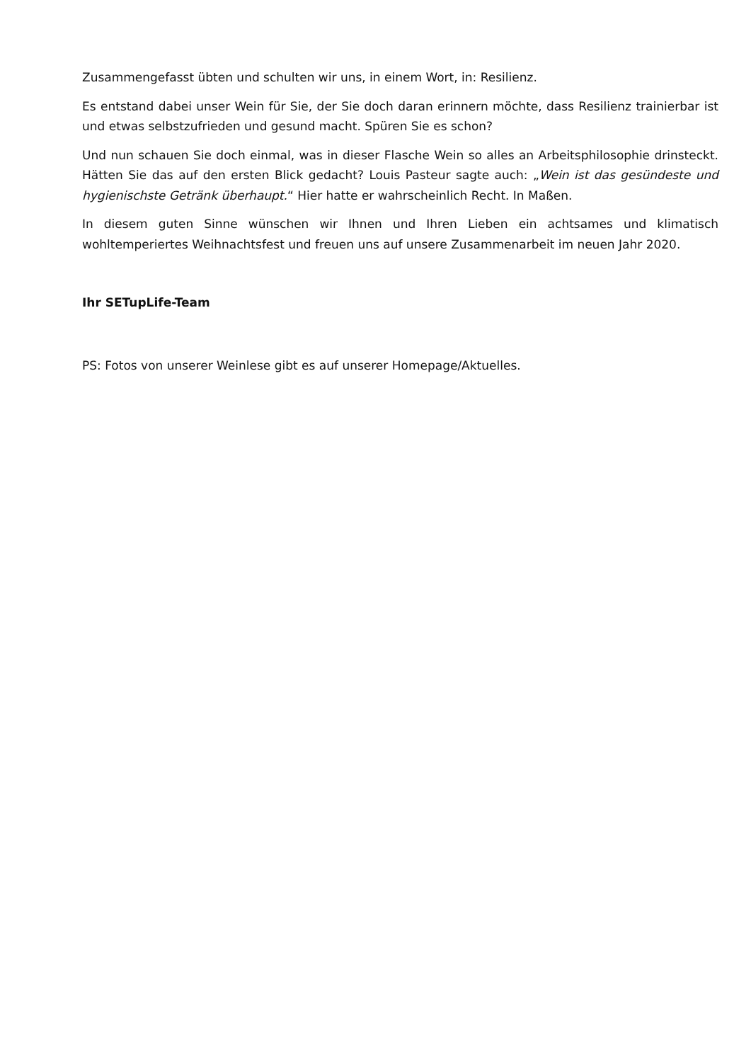Zusammengefasst übten und schulten wir uns, in einem Wort, in: Resilienz.
Es entstand dabei unser Wein für Sie, der Sie doch daran erinnern möchte, dass Resilienz trainierbar ist und etwas selbstzufrieden und gesund macht. Spüren Sie es schon?
Und nun schauen Sie doch einmal, was in dieser Flasche Wein so alles an Arbeitsphilosophie drinsteckt. Hätten Sie das auf den ersten Blick gedacht? Louis Pasteur sagte auch: „Wein ist das gesündeste und hygienischste Getränk überhaupt.“ Hier hatte er wahrscheinlich Recht. In Maßen.
In diesem guten Sinne wünschen wir Ihnen und Ihren Lieben ein achtsames und klimatisch wohltemperiertes Weihnachtsfest und freuen uns auf unsere Zusammenarbeit im neuen Jahr 2020.
Ihr SETupLife-Team
PS: Fotos von unserer Weinlese gibt es auf unserer Homepage/Aktuelles.